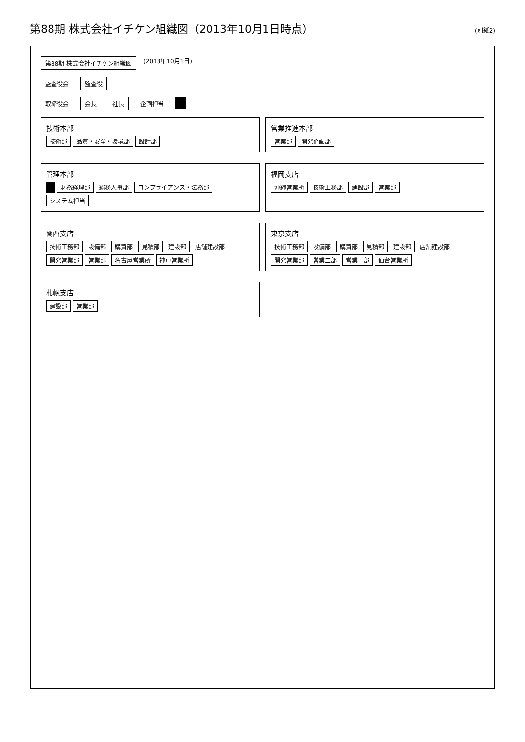第88期 株式会社イチケン組織図（2013年10月1日時点）
(別紙2)
第88期 株式会社イチケン組織図 (2013年10月1日)
監査役会 監査役
取締役会 会長 社長 企画担当
技術本部
技術部 品質・安全・環境部 設計部
営業推進本部
営業部 開発企画部
管理本部
財務経理部 総務人事部 コンプライアンス・法務部 システム担当
福岡支店
沖縄営業所 技術工務部 建設部 営業部
関西支店
技術工務部 設備部 購買部 見積部 建設部 店舗建設部 開発営業部 営業部 名古屋営業所 神戸営業所
東京支店
技術工務部 設備部 購買部 見積部 建設部 店舗建設部 開発営業部 営業二部 営業一部 仙台営業所
札幌支店
建設部 営業部